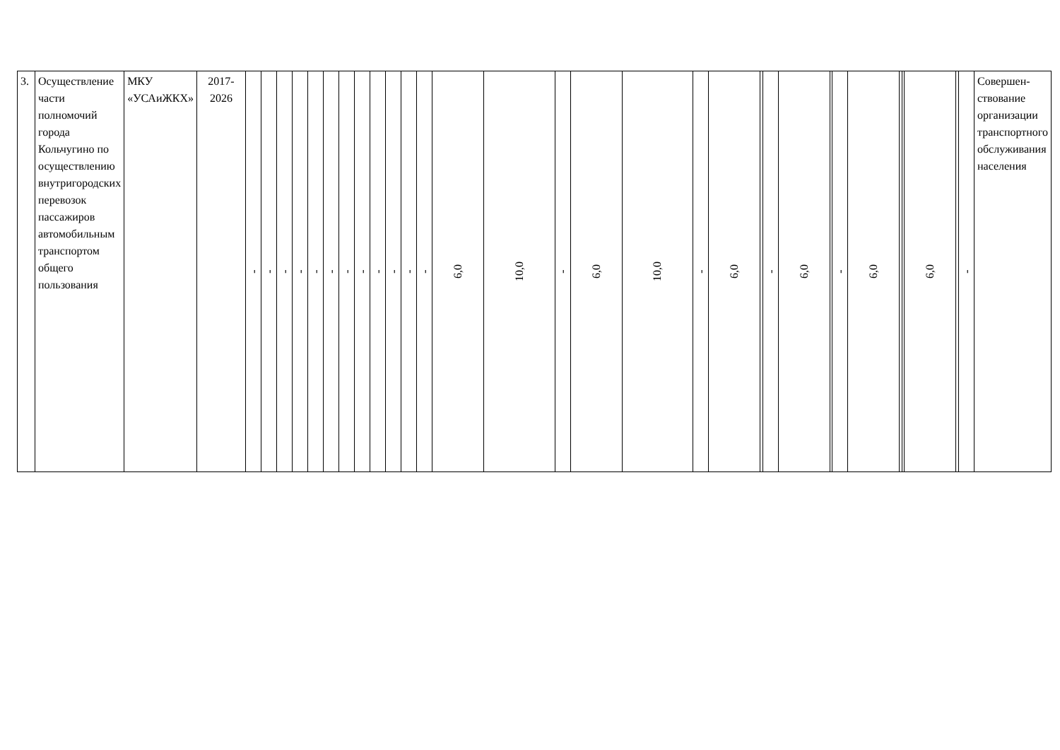| 3. | Осуществление части полномочий города Кольчугино по осуществлению внутригородских перевозок пассажиров автомобильным транспортом общего пользования | МКУ «УСАиЖКХ» | 2017-2026 | - | - | - | - | - | - | - | - | - | - | - | - | 6,0 | 10,0 | - | 6,0 | 10,0 | - | 6,0 | | - | 6,0 | | - | 6,0 | | | 6,0 | | - | Совершен-ствование организации транспортного обслуживания населения |